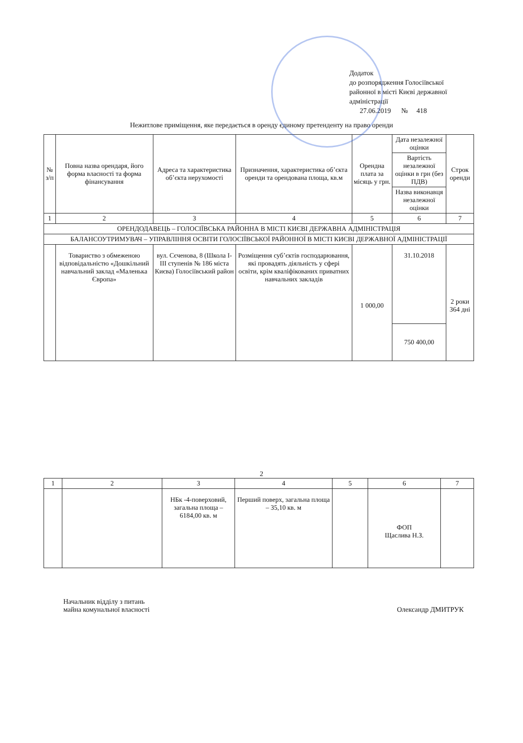Додаток
до розпорядження Голосіївської районної в місті Києві державної адміністрації
27.06.2019 № 418
Нежитлове приміщення, яке передається в оренду єдиному претенденту на право оренди
| № з/п | Повна назва орендаря, його форма власності та форма фінансування | Адреса та характеристика об’єкта нерухомості | Призначення, характеристика об’єкта оренди та орендована площа, кв.м | Орендна плата за місяць у грн. | Дата незалежної оцінки | Строк оренди |
| --- | --- | --- | --- | --- | --- | --- |
| | | | | | Вартість незалежної оцінки в грн (без ПДВ) | |
| | | | | | Назва виконавця незалежної оцінки | |
| 1 | 2 | 3 | 4 | 5 | 6 | 7 |
| ОРЕНДОДАВЕЦЬ – ГОЛОСІЇВСЬКА РАЙОННА В МІСТІ КИЄВІ ДЕРЖАВНА АДМІНІСТРАЦІЯ | | | | | | |
| БАЛАНСОУТРИМУВАЧ – УПРАВЛІННЯ ОСВІТИ ГОЛОСІЇВСЬКОЇ РАЙОННОЇ В МІСТІ КИЄВІ ДЕРЖАВНОЇ АДМІНІСТРАЦІЇ | | | | | | |
| | Товариство з обмеженою відповідальністю «Дошкільний навчальний заклад «Маленька Європа» | вул. Сєченова, 8 (Школа І-ІІІ ступенів № 186 міста Києва) Голосіївський район | Розміщення суб’єктів господарювання, які провадять діяльність у сфері освіти, крім кваліфікованих приватних навчальних закладів | 1 000,00 | 31.10.2018 | 2 роки 364 дні |
| | | | | | 750 400,00 | |
2
| 1 | 2 | 3 | 4 | 5 | 6 | 7 |
| | | НБк -4-поверховий, загальна площа – 6184,00 кв. м | Перший поверх, загальна площа – 35,10 кв. м | | ФОП Щаслива Н.З. | |
Начальник відділу з питань
майна комунальної власності
Олександр ДМИТРУК